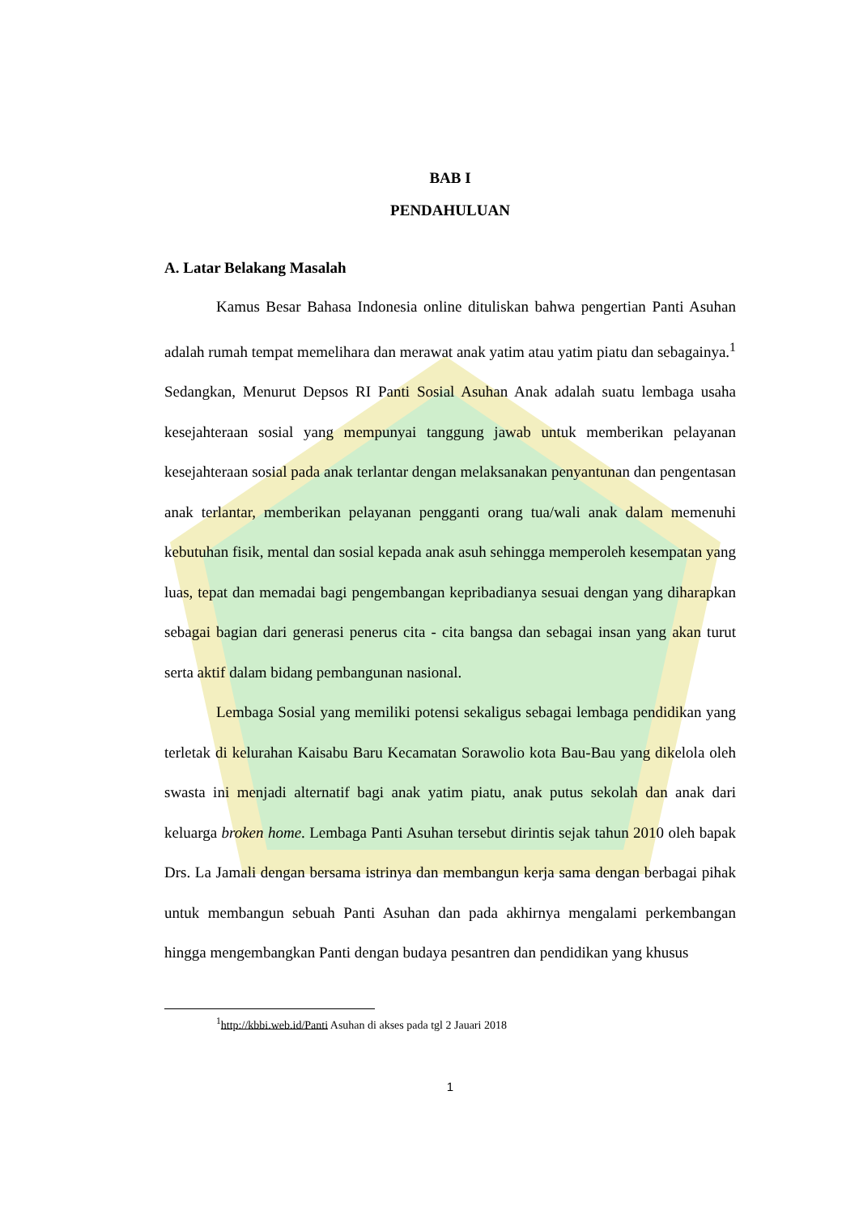BAB I
PENDAHULUAN
A. Latar Belakang Masalah
Kamus Besar Bahasa Indonesia online dituliskan bahwa pengertian Panti Asuhan adalah rumah tempat memelihara dan merawat anak yatim atau yatim piatu dan sebagainya.<sup>1</sup> Sedangkan, Menurut Depsos RI Panti Sosial Asuhan Anak adalah suatu lembaga usaha kesejahteraan sosial yang mempunyai tanggung jawab untuk memberikan pelayanan kesejahteraan sosial pada anak terlantar dengan melaksanakan penyantunan dan pengentasan anak terlantar, memberikan pelayanan pengganti orang tua/wali anak dalam memenuhi kebutuhan fisik, mental dan sosial kepada anak asuh sehingga memperoleh kesempatan yang luas, tepat dan memadai bagi pengembangan kepribadianya sesuai dengan yang diharapkan sebagai bagian dari generasi penerus cita - cita bangsa dan sebagai insan yang akan turut serta aktif dalam bidang pembangunan nasional.
Lembaga Sosial yang memiliki potensi sekaligus sebagai lembaga pendidikan yang terletak di kelurahan Kaisabu Baru Kecamatan Sorawolio kota Bau-Bau yang dikelola oleh swasta ini menjadi alternatif bagi anak yatim piatu, anak putus sekolah dan anak dari keluarga broken home. Lembaga Panti Asuhan tersebut dirintis sejak tahun 2010 oleh bapak Drs. La Jamali dengan bersama istrinya dan membangun kerja sama dengan berbagai pihak untuk membangun sebuah Panti Asuhan dan pada akhirnya mengalami perkembangan hingga mengembangkan Panti dengan budaya pesantren dan pendidikan yang khusus
<sup>1</sup> http://kbbi.web.id/Panti Asuhan di akses pada tgl 2 Jauari 2018
1